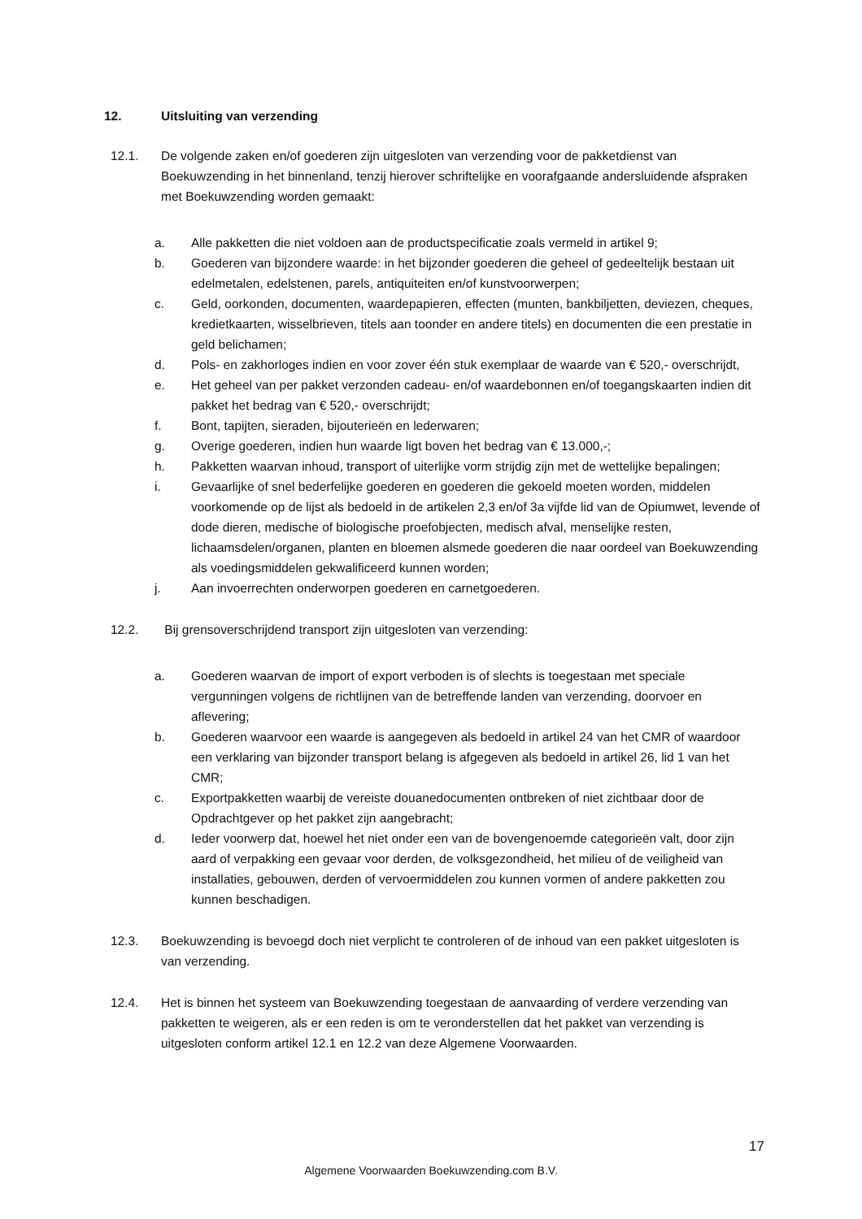12. Uitsluiting van verzending
12.1. De volgende zaken en/of goederen zijn uitgesloten van verzending voor de pakketdienst van Boekuwzending in het binnenland, tenzij hierover schriftelijke en voorafgaande andersluidende afspraken met Boekuwzending worden gemaakt:
a. Alle pakketten die niet voldoen aan de productspecificatie zoals vermeld in artikel 9;
b. Goederen van bijzondere waarde: in het bijzonder goederen die geheel of gedeeltelijk bestaan uit edelmetalen, edelstenen, parels, antiquiteiten en/of kunstvoorwerpen;
c. Geld, oorkonden, documenten, waardepapieren, effecten (munten, bankbiljetten, deviezen, cheques, kredietkaarten, wisselbrieven, titels aan toonder en andere titels) en documenten die een prestatie in geld belichamen;
d. Pols- en zakhorloges indien en voor zover één stuk exemplaar de waarde van € 520,- overschrijdt,
e. Het geheel van per pakket verzonden cadeau- en/of waardebonnen en/of toegangskaarten indien dit pakket het bedrag van € 520,- overschrijdt;
f. Bont, tapijten, sieraden, bijouterieën en lederwaren;
g. Overige goederen, indien hun waarde ligt boven het bedrag van € 13.000,-;
h. Pakketten waarvan inhoud, transport of uiterlijke vorm strijdig zijn met de wettelijke bepalingen;
i. Gevaarlijke of snel bederfelijke goederen en goederen die gekoeld moeten worden, middelen voorkomende op de lijst als bedoeld in de artikelen 2,3 en/of 3a vijfde lid van de Opiumwet, levende of dode dieren, medische of biologische proefobjecten, medisch afval, menselijke resten, lichaamsdelen/organen, planten en bloemen alsmede goederen die naar oordeel van Boekuwzending als voedingsmiddelen gekwalificeerd kunnen worden;
j. Aan invoerrechten onderworpen goederen en carnetgoederen.
12.2. Bij grensoverschrijdend transport zijn uitgesloten van verzending:
a. Goederen waarvan de import of export verboden is of slechts is toegestaan met speciale vergunningen volgens de richtlijnen van de betreffende landen van verzending, doorvoer en aflevering;
b. Goederen waarvoor een waarde is aangegeven als bedoeld in artikel 24 van het CMR of waardoor een verklaring van bijzonder transport belang is afgegeven als bedoeld in artikel 26, lid 1 van het CMR;
c. Exportpakketten waarbij de vereiste douanedocumenten ontbreken of niet zichtbaar door de Opdrachtgever op het pakket zijn aangebracht;
d. Ieder voorwerp dat, hoewel het niet onder een van de bovengenoemde categorieën valt, door zijn aard of verpakking een gevaar voor derden, de volksgezondheid, het milieu of de veiligheid van installaties, gebouwen, derden of vervoermiddelen zou kunnen vormen of andere pakketten zou kunnen beschadigen.
12.3. Boekuwzending is bevoegd doch niet verplicht te controleren of de inhoud van een pakket uitgesloten is van verzending.
12.4. Het is binnen het systeem van Boekuwzending toegestaan de aanvaarding of verdere verzending van pakketten te weigeren, als er een reden is om te veronderstellen dat het pakket van verzending is uitgesloten conform artikel 12.1 en 12.2 van deze Algemene Voorwaarden.
17
Algemene Voorwaarden Boekuwzending.com B.V.